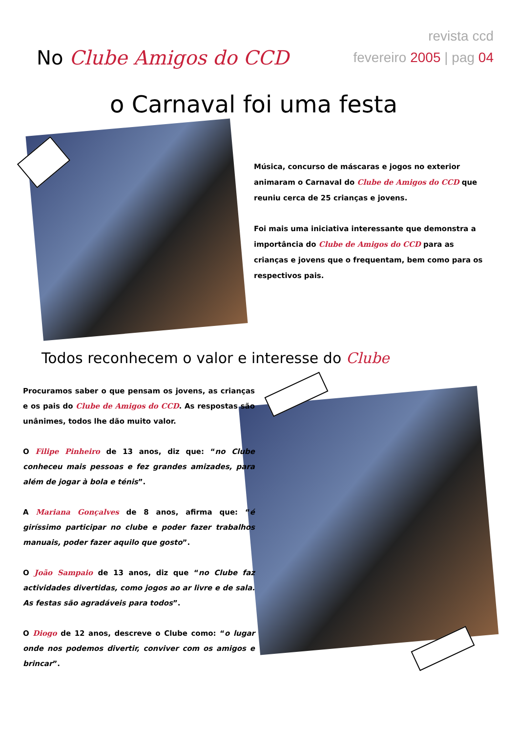revista ccd
fevereiro 2005 | pag 04
No Clube Amigos do CCD
o Carnaval foi uma festa
Música, concurso de máscaras e jogos no exterior animaram o Carnaval do Clube de Amigos do CCD que reuniu cerca de 25 crianças e jovens.
Foi mais uma iniciativa interessante que demonstra a importância do Clube de Amigos do CCD para as crianças e jovens que o frequentam, bem como para os respectivos pais.
Todos reconhecem o valor e interesse do Clube
Procuramos saber o que pensam os jovens, as crianças e os pais do Clube de Amigos do CCD. As respostas são unânimes, todos lhe dão muito valor.
O Filipe Pinheiro de 13 anos, diz que: “no Clube conheceu mais pessoas e fez grandes amizades, para além de jogar à bola e ténis”.
A Mariana Gonçalves de 8 anos, afirma que: “é giríssimo participar no clube e poder fazer trabalhos manuais, poder fazer aquilo que gosto”.
O João Sampaio de 13 anos, diz que “no Clube faz actividades divertidas, como jogos ao ar livre e de sala. As festas são agradáveis para todos”.
O Diogo de 12 anos, descreve o Clube como: “o lugar onde nos podemos divertir, conviver com os amigos e brincar”.